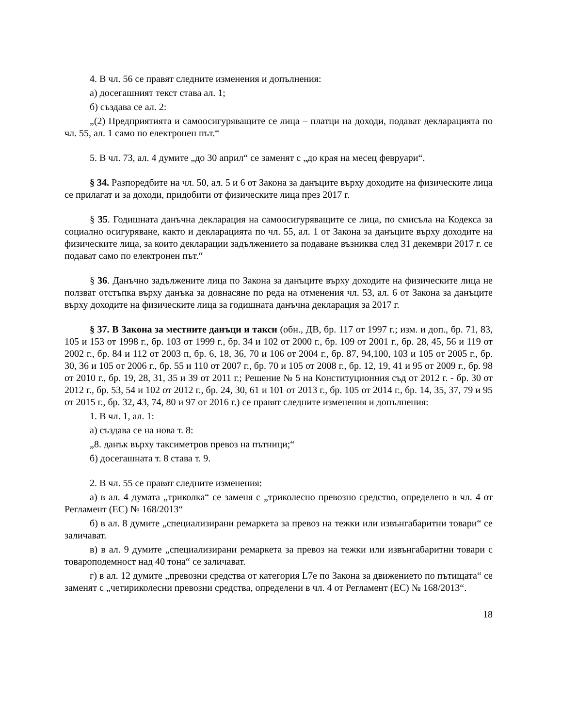4. В чл. 56 се правят следните изменения и допълнения:
а) досегашният текст става ал. 1;
б) създава се ал. 2:
„(2) Предприятията и самоосигуряващите се лица – платци на доходи, подават декларацията по чл. 55, ал. 1 само по електронен път.“
5. В чл. 73, ал. 4 думите „до 30 април“ се заменят с „до края на месец февруари“.
§ 34. Разпоредбите на чл. 50, ал. 5 и 6 от Закона за данъците върху доходите на физическите лица се прилагат и за доходи, придобити от физическите лица през 2017 г.
§ 35. Годишната данъчна декларация на самоосигуряващите се лица, по смисъла на Кодекса за социално осигуряване, както и декларацията по чл. 55, ал. 1 от Закона за данъците върху доходите на физическите лица, за които декларации задължението за подаване възниква след 31 декември 2017 г. се подават само по електронен път.“
§ 36. Данъчно задължените лица по Закона за данъците върху доходите на физическите лица не ползват отстъпка върху данъка за довнасяне по реда на отменения чл. 53, ал. 6 от Закона за данъците върху доходите на физическите лица за годишната данъчна декларация за 2017 г.
§ 37. В Закона за местните данъци и такси (обн., ДВ, бр. 117 от 1997 г.; изм. и доп., бр. 71, 83, 105 и 153 от 1998 г., бр. 103 от 1999 г., бр. 34 и 102 от 2000 г., бр. 109 от 2001 г., бр. 28, 45, 56 и 119 от 2002 г., бр. 84 и 112 от 2003 п, бр. 6, 18, 36, 70 и 106 от 2004 г., бр. 87, 94,100, 103 и 105 от 2005 г., бр. 30, 36 и 105 от 2006 г., бр. 55 и 110 от 2007 г., бр. 70 и 105 от 2008 г., бр. 12, 19, 41 и 95 от 2009 г., бр. 98 от 2010 г., бр. 19, 28, 31, 35 и 39 от 2011 г.; Решение № 5 на Конституционния съд от 2012 г. - бр. 30 от 2012 г., бр. 53, 54 и 102 от 2012 г., бр. 24, 30, 61 и 101 от 2013 г., бр. 105 от 2014 г., бр. 14, 35, 37, 79 и 95 от 2015 г., бр. 32, 43, 74, 80 и 97 от 2016 г.) се правят следните изменения и допълнения:
1. В чл. 1, ал. 1:
а) създава се на нова т. 8:
„8. данък върху таксиметров превоз на пътници;“
б) досегашната т. 8 става т. 9.
2. В чл. 55 се правят следните изменения:
а) в ал. 4 думата „триколка“ се заменя с „триколесно превозно средство, определено в чл. 4 от Регламент (ЕС) № 168/2013“
б) в ал. 8 думите „специализирани ремаркета за превоз на тежки или извънгабаритни товари“ се заличават.
в) в ал. 9 думите „специализирани ремаркета за превоз на тежки или извънгабаритни товари с товароподемност над 40 тона“ се заличават.
г) в ал. 12 думите „превозни средства от категория L7e по Закона за движението по пътищата“ се заменят с „четириколесни превозни средства, определени в чл. 4 от Регламент (ЕС) № 168/2013“.
18